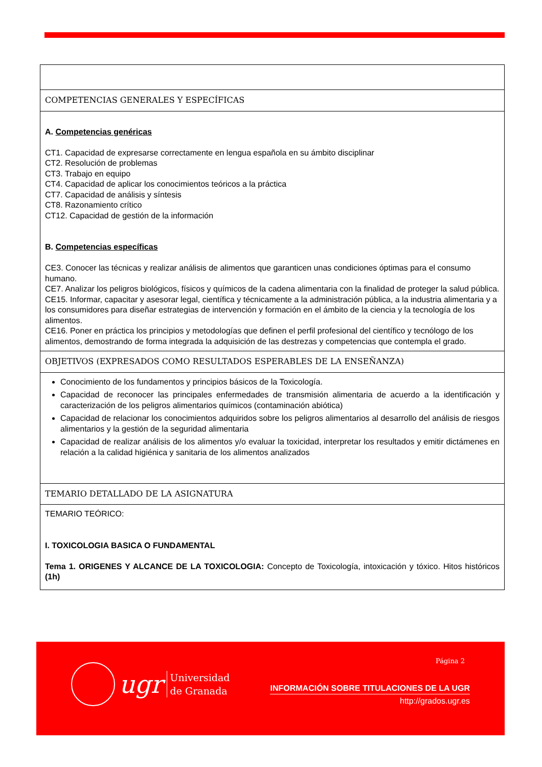| COMPETENCIAS GENERALES Y ESPECÍFICAS |
| A. Competencias genéricas CT1. Capacidad de expresarse correctamente en lengua española en su ámbito disciplinar CT2. Resolución de problemas CT3. Trabajo en equipo CT4. Capacidad de aplicar los conocimientos teóricos a la práctica CT7. Capacidad de análisis y síntesis CT8. Razonamiento crítico CT12. Capacidad de gestión de la información B. Competencias específicas CE3. Conocer las técnicas y realizar análisis de alimentos que garanticen unas condiciones óptimas para el consumo humano. CE7. Analizar los peligros biológicos, físicos y químicos de la cadena alimentaria con la finalidad de proteger la salud pública. CE15. Informar, capacitar y asesorar legal, científica y técnicamente a la administración pública, a la industria alimentaria y a los consumidores para diseñar estrategias de intervención y formación en el ámbito de la ciencia y la tecnología de los alimentos. CE16. Poner en práctica los principios y metodologías que definen el perfil profesional del científico y tecnólogo de los alimentos, demostrando de forma integrada la adquisición de las destrezas y competencias que contempla el grado. |
| OBJETIVOS (EXPRESADOS COMO RESULTADOS ESPERABLES DE LA ENSEÑANZA) |
| Conocimiento de los fundamentos y principios básicos de la Toxicología. Capacidad de reconocer las principales enfermedades de transmisión alimentaria de acuerdo a la identificación y caracterización de los peligros alimentarios químicos (contaminación abiótica) Capacidad de relacionar los conocimientos adquiridos sobre los peligros alimentarios al desarrollo del análisis de riesgos alimentarios y la gestión de la seguridad alimentaria Capacidad de realizar análisis de los alimentos y/o evaluar la toxicidad, interpretar los resultados y emitir dictámenes en relación a la calidad higiénica y sanitaria de los alimentos analizados |
| TEMARIO DETALLADO DE LA ASIGNATURA |
| TEMARIO TEÓRICO: I. TOXICOLOGIA BASICA O FUNDAMENTAL Tema 1. ORIGENES Y ALCANCE DE LA TOXICOLOGIA: Concepto de Toxicología, intoxicación y tóxico. Hitos históricos (1h) |
Página 2
ugr Universidad
de Granada
INFORMACIÓN SOBRE TITULACIONES DE LA UGR
http://grados.ugr.es